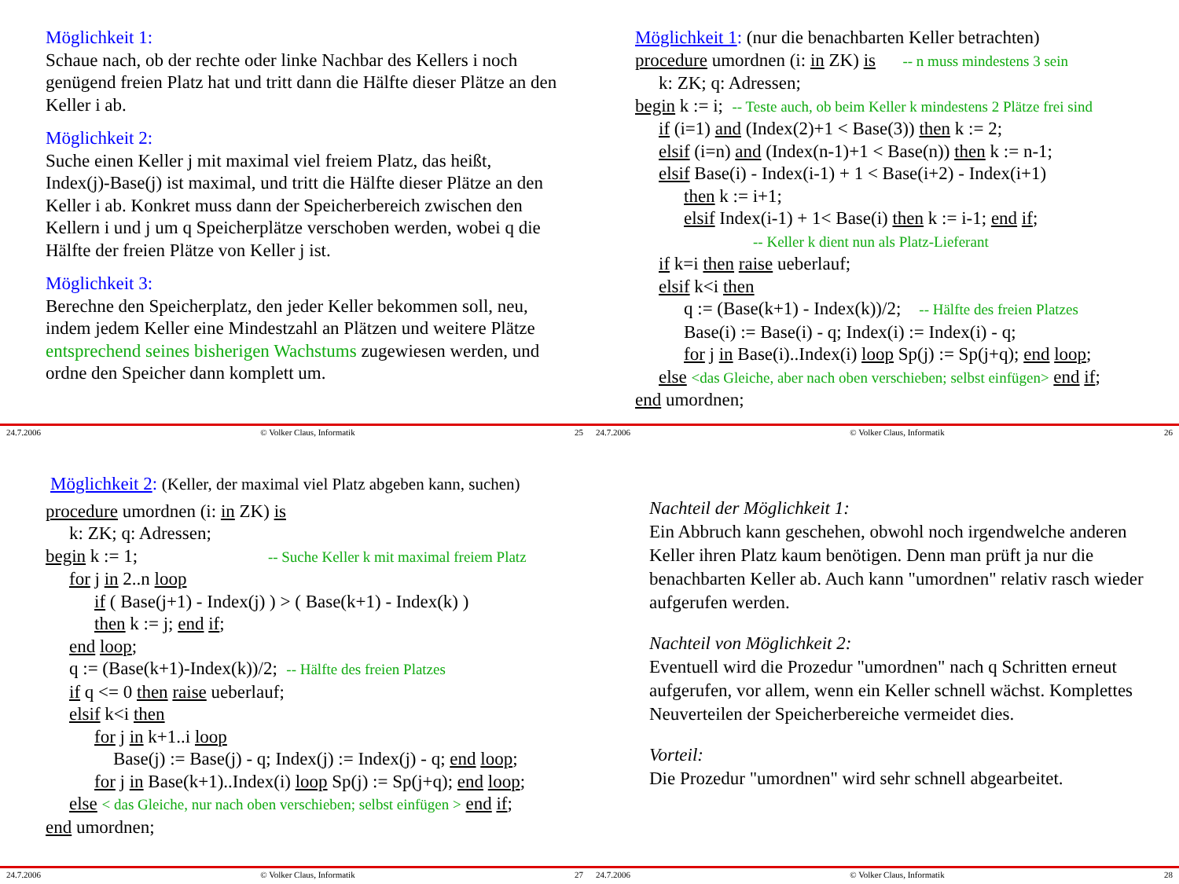Möglichkeit 1:
Schaue nach, ob der rechte oder linke Nachbar des Kellers i noch genügend freien Platz hat und tritt dann die Hälfte dieser Plätze an den Keller i ab.
Möglichkeit 2:
Suche einen Keller j mit maximal viel freiem Platz, das heißt, Index(j)-Base(j) ist maximal, und tritt die Hälfte dieser Plätze an den Keller i ab. Konkret muss dann der Speicherbereich zwischen den Kellern i und j um q Speicherplätze verschoben werden, wobei q die Hälfte der freien Plätze von Keller j ist.
Möglichkeit 3:
Berechne den Speicherplatz, den jeder Keller bekommen soll, neu, indem jedem Keller eine Mindestzahl an Plätzen und weitere Plätze entsprechend seines bisherigen Wachstums zugewiesen werden, und ordne den Speicher dann komplett um.
24.7.2006 © Volker Claus, Informatik 25
Möglichkeit 1: (nur die benachbarten Keller betrachten)
procedure umordnen (i: in ZK) is -- n muss mindestens 3 sein
k: ZK; q: Adressen;
begin k := i; -- Teste auch, ob beim Keller k mindestens 2 Plätze frei sind
if (i=1) and (Index(2)+1 < Base(3)) then k := 2;
elsif (i=n) and (Index(n-1)+1 < Base(n)) then k := n-1;
elsif Base(i) - Index(i-1) + 1 < Base(i+2) - Index(i+1)
then k := i+1;
elsif Index(i-1) + 1< Base(i) then k := i-1; end if;
-- Keller k dient nun als Platz-Lieferant
if k=i then raise ueberlauf;
elsif k<i then
q := (Base(k+1) - Index(k))/2; -- Hälfte des freien Platzes
Base(i) := Base(i) - q; Index(i) := Index(i) - q;
for j in Base(i)..Index(i) loop Sp(j) := Sp(j+q); end loop;
else <das Gleiche, aber nach oben verschieben; selbst einfügen> end if;
end umordnen;
24.7.2006 © Volker Claus, Informatik 26
Möglichkeit 2: (Keller, der maximal viel Platz abgeben kann, suchen)
procedure umordnen (i: in ZK) is
k: ZK; q: Adressen;
begin k := 1; -- Suche Keller k mit maximal freiem Platz
for j in 2..n loop
if ( Base(j+1) - Index(j) ) > ( Base(k+1) - Index(k) )
then k := j; end if;
end loop;
q := (Base(k+1)-Index(k))/2; -- Hälfte des freien Platzes
if q <= 0 then raise ueberlauf;
elsif k<i then
for j in k+1..i loop
Base(j) := Base(j) - q; Index(j) := Index(j) - q; end loop;
for j in Base(k+1)..Index(i) loop Sp(j) := Sp(j+q); end loop;
else < das Gleiche, nur nach oben verschieben; selbst einfügen > end if;
end umordnen;
24.7.2006 © Volker Claus, Informatik 27
Nachteil der Möglichkeit 1:
Ein Abbruch kann geschehen, obwohl noch irgendwelche anderen Keller ihren Platz kaum benötigen. Denn man prüft ja nur die benachbarten Keller ab. Auch kann "umordnen" relativ rasch wieder aufgerufen werden.
Nachteil von Möglichkeit 2:
Eventuell wird die Prozedur "umordnen" nach q Schritten erneut aufgerufen, vor allem, wenn ein Keller schnell wächst. Komplettes Neuverteilen der Speicherbereiche vermeidet dies.
Vorteil:
Die Prozedur "umordnen" wird sehr schnell abgearbeitet.
24.7.2006 © Volker Claus, Informatik 28